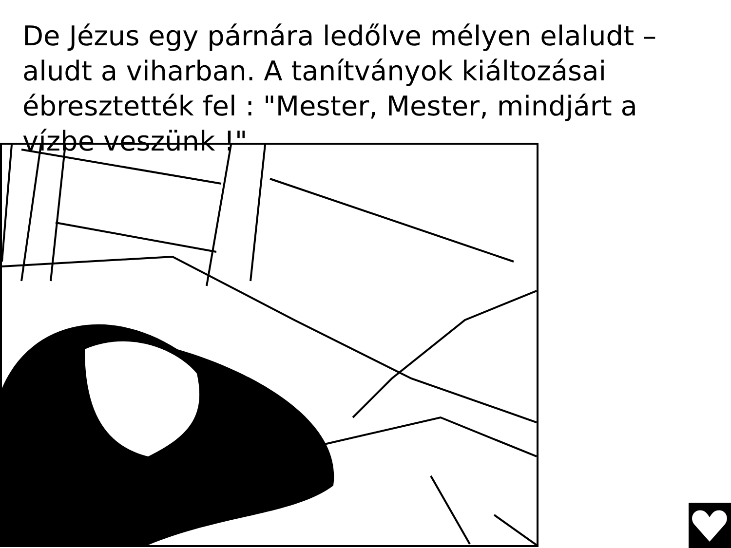De Jézus egy párnára ledőlve mélyen elaludt – aludt a viharban. A tanítványok kiáltozásai ébresztették fel : "Mester, Mester, mindjárt a vízbe veszünk !"